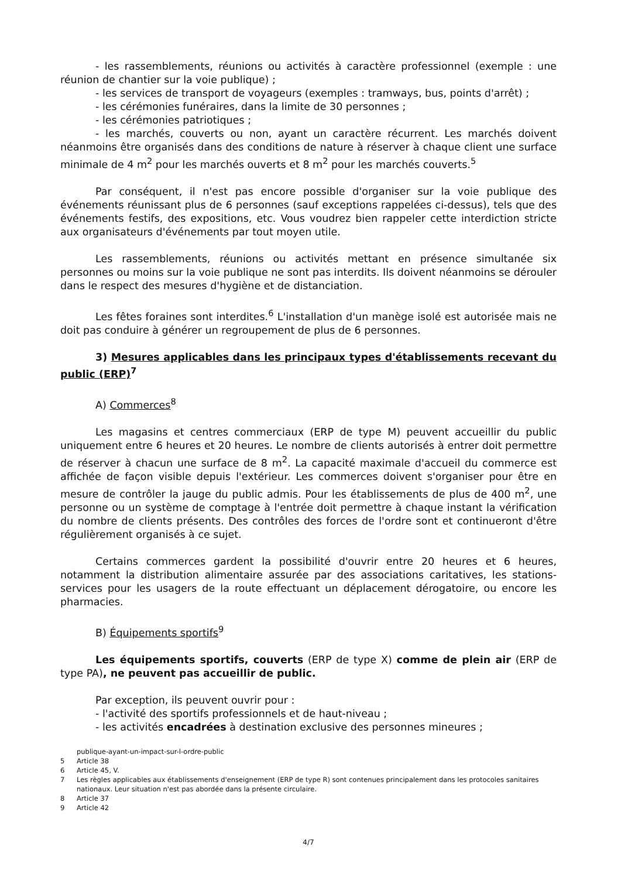- les rassemblements, réunions ou activités à caractère professionnel (exemple : une réunion de chantier sur la voie publique) ;
- les services de transport de voyageurs (exemples : tramways, bus, points d'arrêt) ;
- les cérémonies funéraires, dans la limite de 30 personnes ;
- les cérémonies patriotiques ;
- les marchés, couverts ou non, ayant un caractère récurrent. Les marchés doivent néanmoins être organisés dans des conditions de nature à réserver à chaque client une surface minimale de 4 m<sup>2</sup> pour les marchés ouverts et 8 m<sup>2</sup> pour les marchés couverts.<sup>5</sup>
Par conséquent, il n'est pas encore possible d'organiser sur la voie publique des événements réunissant plus de 6 personnes (sauf exceptions rappelées ci-dessus), tels que des événements festifs, des expositions, etc. Vous voudrez bien rappeler cette interdiction stricte aux organisateurs d'événements par tout moyen utile.
Les rassemblements, réunions ou activités mettant en présence simultanée six personnes ou moins sur la voie publique ne sont pas interdits. Ils doivent néanmoins se dérouler dans le respect des mesures d'hygiène et de distanciation.
Les fêtes foraines sont interdites.<sup>6</sup> L'installation d'un manège isolé est autorisée mais ne doit pas conduire à générer un regroupement de plus de 6 personnes.
3) Mesures applicables dans les principaux types d'établissements recevant du public (ERP)<sup>7</sup>
A) Commerces<sup>8</sup>
Les magasins et centres commerciaux (ERP de type M) peuvent accueillir du public uniquement entre 6 heures et 20 heures. Le nombre de clients autorisés à entrer doit permettre de réserver à chacun une surface de 8 m<sup>2</sup>. La capacité maximale d'accueil du commerce est affichée de façon visible depuis l'extérieur. Les commerces doivent s'organiser pour être en mesure de contrôler la jauge du public admis. Pour les établissements de plus de 400 m<sup>2</sup>, une personne ou un système de comptage à l'entrée doit permettre à chaque instant la vérification du nombre de clients présents. Des contrôles des forces de l'ordre sont et continueront d'être régulièrement organisés à ce sujet.
Certains commerces gardent la possibilité d'ouvrir entre 20 heures et 6 heures, notamment la distribution alimentaire assurée par des associations caritatives, les stations-services pour les usagers de la route effectuant un déplacement dérogatoire, ou encore les pharmacies.
B) Équipements sportifs<sup>9</sup>
Les équipements sportifs, couverts (ERP de type X) comme de plein air (ERP de type PA), ne peuvent pas accueillir de public.
Par exception, ils peuvent ouvrir pour :
- l'activité des sportifs professionnels et de haut-niveau ;
- les activités encadrées à destination exclusive des personnes mineures ;
publique-ayant-un-impact-sur-l-ordre-public
5 Article 38
6 Article 45, V.
7 Les règles applicables aux établissements d'enseignement (ERP de type R) sont contenues principalement dans les protocoles sanitaires nationaux. Leur situation n'est pas abordée dans la présente circulaire.
8 Article 37
9 Article 42
4/7